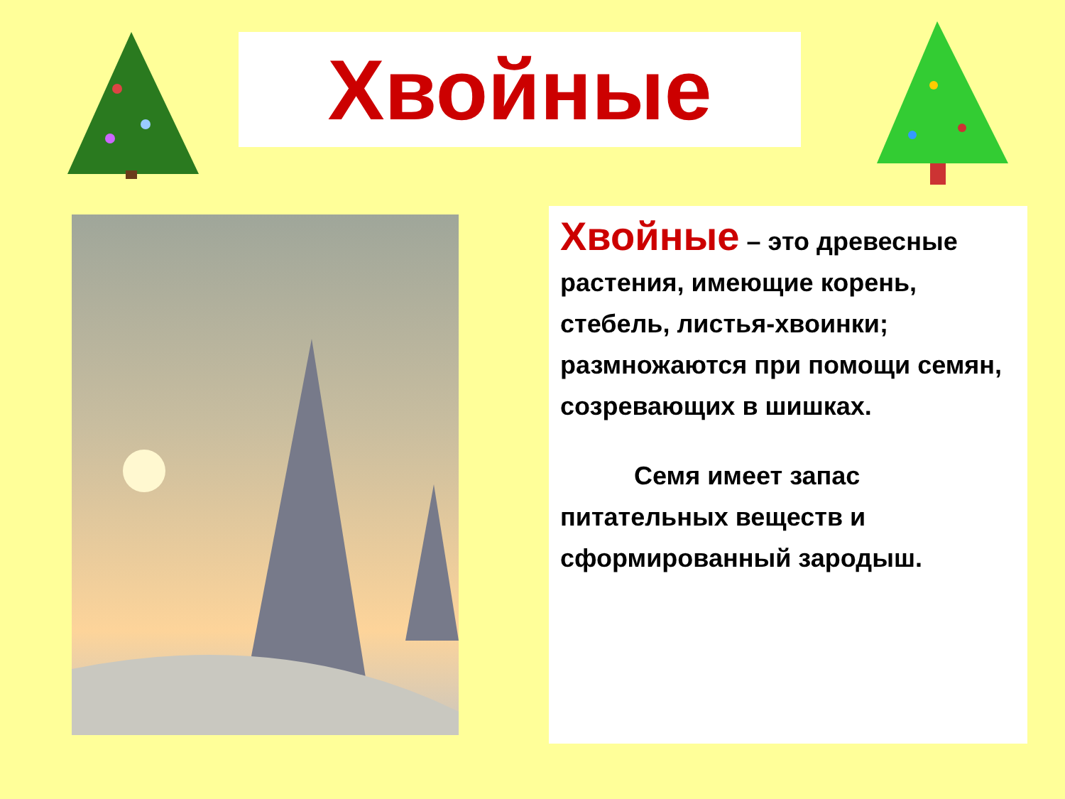Хвойные
Хвойные – это древесные растения, имеющие корень, стебель, листья-хвоинки; размножаются при помощи семян, созревающих в шишках.
Семя имеет запас питательных веществ и сформированный зародыш.